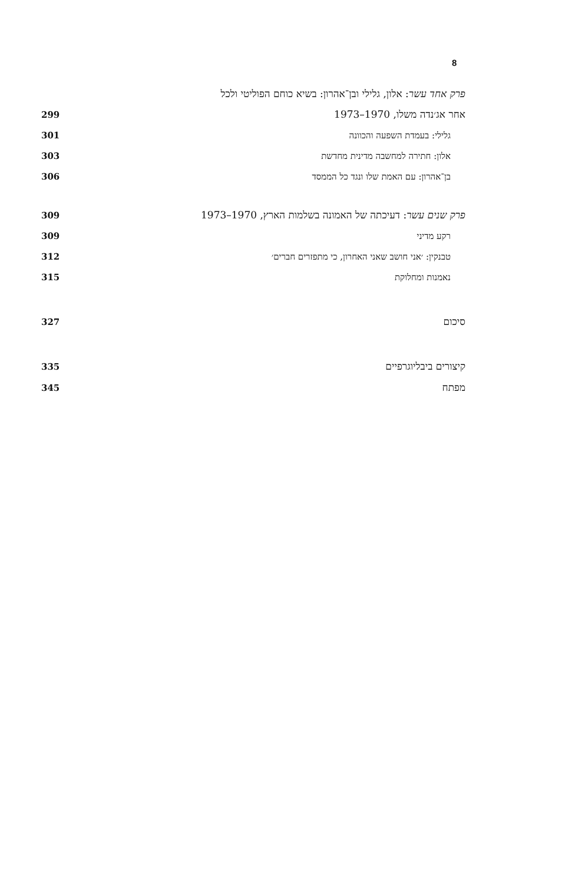8
פרק אחד עשר: אלון, גלילי ובן־אהרון: בשיא כוחם הפוליטי ולכל
אחר אג׳נדה משלו, 1970–1973 299
גלילי: בעמדת השפעה והכוונה 301
אלון: חתירה למחשבה מדינית מחדשת 303
בן־אהרון: עם האמת שלו ונגד כל הממסד 306
פרק שנים עשר: דעיכתה של האמונה בשלמות הארץ, 1970–1973 309
רקע מדיני 309
טבנקין: ׳אני חושב שאני האחרון, כי מתפזרים חברים׳ 312
נאמנות ומחלוקת 315
סיכום 327
קיצורים ביבליוגרפיים 335
מפתח 345